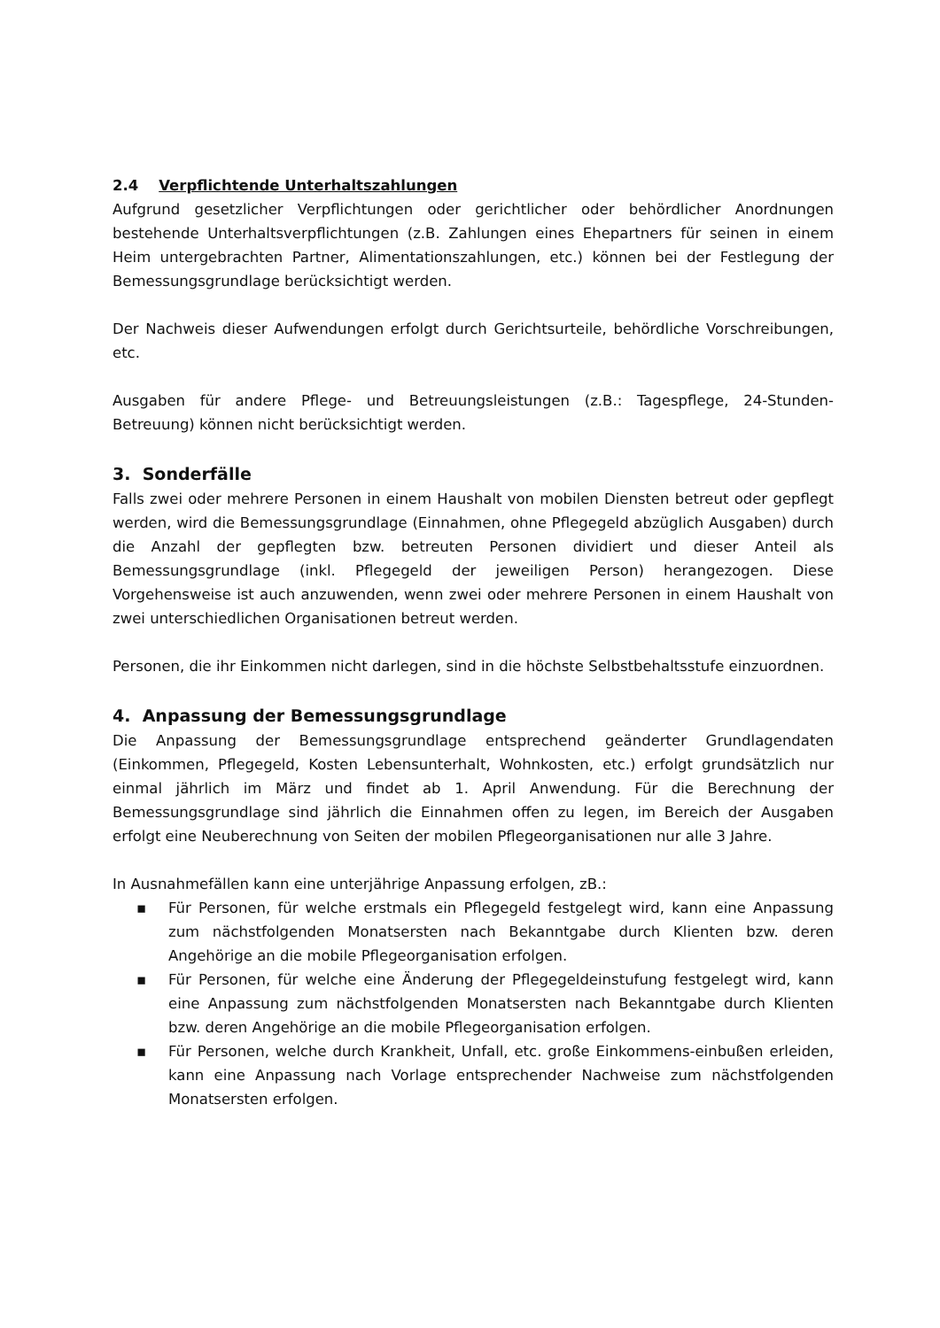2.4 Verpflichtende Unterhaltszahlungen
Aufgrund gesetzlicher Verpflichtungen oder gerichtlicher oder behördlicher Anordnungen bestehende Unterhaltsverpflichtungen (z.B. Zahlungen eines Ehepartners für seinen in einem Heim untergebrachten Partner, Alimentationszahlungen, etc.) können bei der Festlegung der Bemessungsgrundlage berücksichtigt werden.
Der Nachweis dieser Aufwendungen erfolgt durch Gerichtsurteile, behördliche Vorschreibungen, etc.
Ausgaben für andere Pflege- und Betreuungsleistungen (z.B.: Tagespflege, 24-Stunden-Betreuung) können nicht berücksichtigt werden.
3. Sonderfälle
Falls zwei oder mehrere Personen in einem Haushalt von mobilen Diensten betreut oder gepflegt werden, wird die Bemessungsgrundlage (Einnahmen, ohne Pflegegeld abzüglich Ausgaben) durch die Anzahl der gepflegten bzw. betreuten Personen dividiert und dieser Anteil als Bemessungsgrundlage (inkl. Pflegegeld der jeweiligen Person) herangezogen. Diese Vorgehensweise ist auch anzuwenden, wenn zwei oder mehrere Personen in einem Haushalt von zwei unterschiedlichen Organisationen betreut werden.
Personen, die ihr Einkommen nicht darlegen, sind in die höchste Selbstbehaltsstufe einzuordnen.
4. Anpassung der Bemessungsgrundlage
Die Anpassung der Bemessungsgrundlage entsprechend geänderter Grundlagendaten (Einkommen, Pflegegeld, Kosten Lebensunterhalt, Wohnkosten, etc.) erfolgt grundsätzlich nur einmal jährlich im März und findet ab 1. April Anwendung. Für die Berechnung der Bemessungsgrundlage sind jährlich die Einnahmen offen zu legen, im Bereich der Ausgaben erfolgt eine Neuberechnung von Seiten der mobilen Pflegeorganisationen nur alle 3 Jahre.
In Ausnahmefällen kann eine unterjährige Anpassung erfolgen, zB.:
▪ Für Personen, für welche erstmals ein Pflegegeld festgelegt wird, kann eine Anpassung zum nächstfolgenden Monatsersten nach Bekanntgabe durch Klienten bzw. deren Angehörige an die mobile Pflegeorganisation erfolgen.
▪ Für Personen, für welche eine Änderung der Pflegegeldeinstufung festgelegt wird, kann eine Anpassung zum nächstfolgenden Monatsersten nach Bekanntgabe durch Klienten bzw. deren Angehörige an die mobile Pflegeorganisation erfolgen.
▪ Für Personen, welche durch Krankheit, Unfall, etc. große Einkommens-einbußen erleiden, kann eine Anpassung nach Vorlage entsprechender Nachweise zum nächstfolgenden Monatsersten erfolgen.